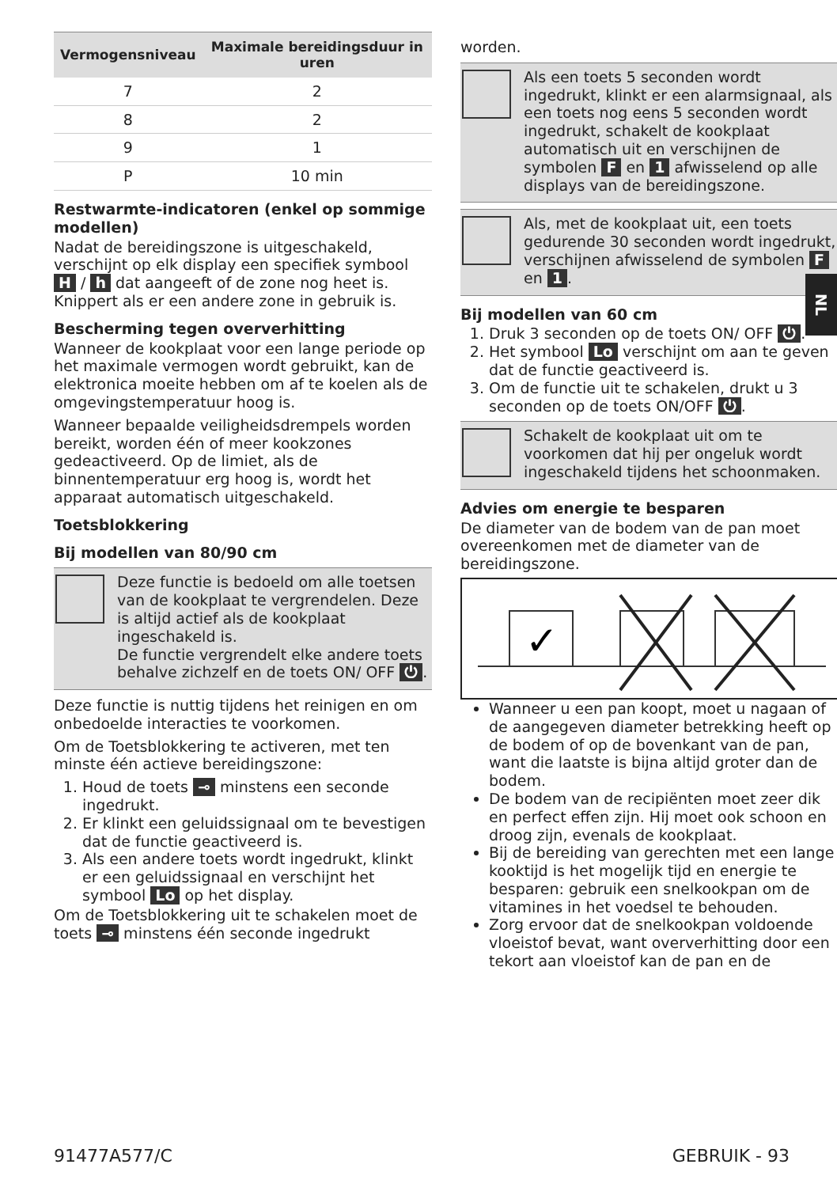| Vermogensniveau | Maximale bereidingsduur in uren |
| --- | --- |
| 7 | 2 |
| 8 | 2 |
| 9 | 1 |
| P | 10 min |
Restwarmte-indicatoren (enkel op sommige modellen)
Nadat de bereidingszone is uitgeschakeld, verschijnt op elk display een specifiek symbool H / h dat aangeeft of de zone nog heet is. Knippert als er een andere zone in gebruik is.
Bescherming tegen oververhitting
Wanneer de kookplaat voor een lange periode op het maximale vermogen wordt gebruikt, kan de elektronica moeite hebben om af te koelen als de omgevingstemperatuur hoog is.
Wanneer bepaalde veiligheidsdrempels worden bereikt, worden één of meer kookzones gedeactiveerd. Op de limiet, als de binnentemperatuur erg hoog is, wordt het apparaat automatisch uitgeschakeld.
Toetsblokkering
Bij modellen van 80/90 cm
Deze functie is bedoeld om alle toetsen van de kookplaat te vergrendelen. Deze is altijd actief als de kookplaat ingeschakeld is.
De functie vergrendelt elke andere toets behalve zichzelf en de toets ON/ OFF ⏻.
Deze functie is nuttig tijdens het reinigen en om onbedoelde interacties te voorkomen.
Om de Toetsblokkering te activeren, met ten minste één actieve bereidingszone:
1. Houd de toets ⊸ minstens een seconde ingedrukt.
2. Er klinkt een geluidssignaal om te bevestigen dat de functie geactiveerd is.
3. Als een andere toets wordt ingedrukt, klinkt er een geluidssignaal en verschijnt het symbool Lo op het display.
Om de Toetsblokkering uit te schakelen moet de toets ⊸ minstens één seconde ingedrukt
worden.
Als een toets 5 seconden wordt ingedrukt, klinkt er een alarmsignaal, als een toets nog eens 5 seconden wordt ingedrukt, schakelt de kookplaat automatisch uit en verschijnen de symbolen F en 1 afwisselend op alle displays van de bereidingszone.
Als, met de kookplaat uit, een toets gedurende 30 seconden wordt ingedrukt, verschijnen afwisselend de symbolen F en 1.
Bij modellen van 60 cm
1. Druk 3 seconden op de toets ON/ OFF ⏻.
2. Het symbool Lo verschijnt om aan te geven dat de functie geactiveerd is.
3. Om de functie uit te schakelen, drukt u 3 seconden op de toets ON/OFF ⏻.
Schakelt de kookplaat uit om te voorkomen dat hij per ongeluk wordt ingeschakeld tijdens het schoonmaken.
Advies om energie te besparen
De diameter van de bodem van de pan moet overeenkomen met de diameter van de bereidingszone.
✓
Wanneer u een pan koopt, moet u nagaan of de aangegeven diameter betrekking heeft op de bodem of op de bovenkant van de pan, want die laatste is bijna altijd groter dan de bodem.
De bodem van de recipiënten moet zeer dik en perfect effen zijn. Hij moet ook schoon en droog zijn, evenals de kookplaat.
Bij de bereiding van gerechten met een lange kooktijd is het mogelijk tijd en energie te besparen: gebruik een snelkookpan om de vitamines in het voedsel te behouden.
Zorg ervoor dat de snelkookpan voldoende vloeistof bevat, want oververhitting door een tekort aan vloeistof kan de pan en de
NL
91477A577/C GEBRUIK - 93